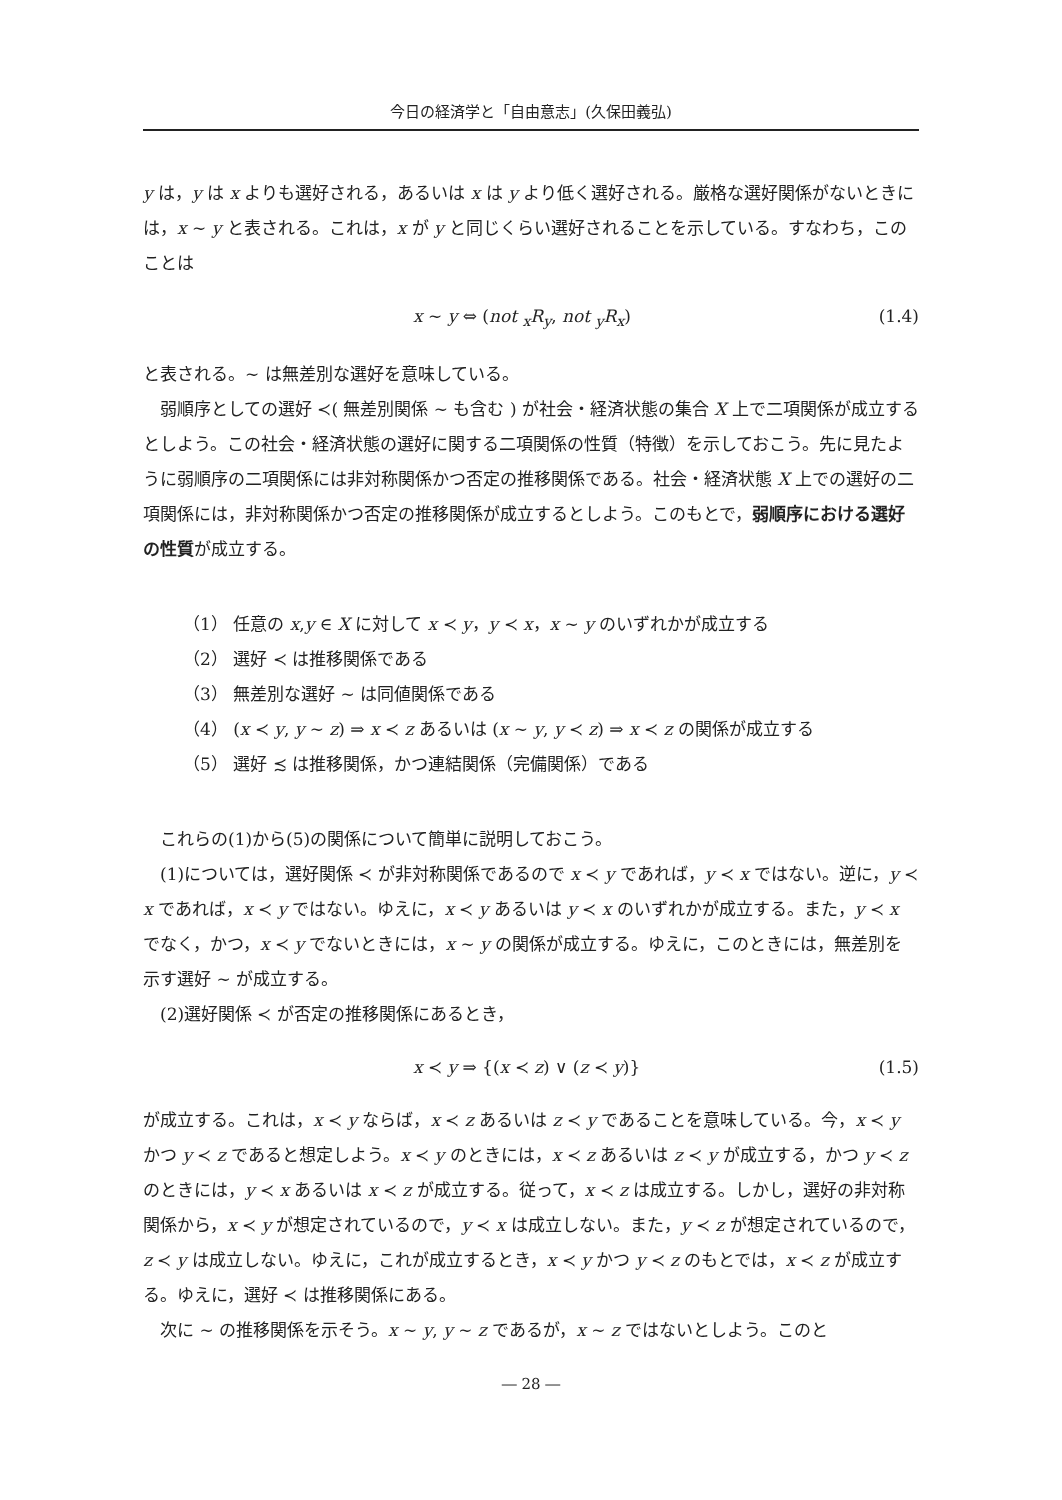今日の経済学と「自由意志」(久保田義弘)
y は，y は x よりも選好される，あるいは x は y より低く選好される。厳格な選好関係がないときには，x ∼ y と表される。これは，x が y と同じくらい選好されることを示している。すなわち，このことは
x ∼ y ⇔ (not <sub>x</sub>R<sub>y</sub>, not <sub>y</sub>R<sub>x</sub>) (1.4)
と表される。∼ は無差別な選好を意味している。
弱順序としての選好 ≺( 無差別関係 ∼ も含む ) が社会・経済状態の集合 X 上で二項関係が成立するとしよう。この社会・経済状態の選好に関する二項関係の性質（特徴）を示しておこう。先に見たように弱順序の二項関係には非対称関係かつ否定の推移関係である。社会・経済状態 X 上での選好の二項関係には，非対称関係かつ否定の推移関係が成立するとしよう。このもとで，弱順序における選好の性質が成立する。
（1） 任意の x,y ∈ X に対して x ≺ y，y ≺ x，x ∼ y のいずれかが成立する
（2） 選好 ≺ は推移関係である
（3） 無差別な選好 ∼ は同値関係である
（4） (x ≺ y, y ∼ z) ⇒ x ≺ z あるいは (x ∼ y, y ≺ z) ⇒ x ≺ z の関係が成立する
（5） 選好 ≾ は推移関係，かつ連結関係（完備関係）である
これらの(1)から(5)の関係について簡単に説明しておこう。
(1)については，選好関係 ≺ が非対称関係であるので x ≺ y であれば，y ≺ x ではない。逆に，y ≺ x であれば，x ≺ y ではない。ゆえに，x ≺ y あるいは y ≺ x のいずれかが成立する。また，y ≺ x でなく，かつ，x ≺ y でないときには，x ∼ y の関係が成立する。ゆえに，このときには，無差別を示す選好 ∼ が成立する。
(2)選好関係 ≺ が否定の推移関係にあるとき，
x ≺ y ⇒ {(x ≺ z) ∨ (z ≺ y)} (1.5)
が成立する。これは，x ≺ y ならば，x ≺ z あるいは z ≺ y であることを意味している。今，x ≺ y かつ y ≺ z であると想定しよう。x ≺ y のときには，x ≺ z あるいは z ≺ y が成立する，かつ y ≺ z のときには，y ≺ x あるいは x ≺ z が成立する。従って，x ≺ z は成立する。しかし，選好の非対称関係から，x ≺ y が想定されているので，y ≺ x は成立しない。また，y ≺ z が想定されているので，z ≺ y は成立しない。ゆえに，これが成立するとき，x ≺ y かつ y ≺ z のもとでは，x ≺ z が成立する。ゆえに，選好 ≺ は推移関係にある。
次に ∼ の推移関係を示そう。x ∼ y, y ∼ z であるが，x ∼ z ではないとしよう。このと
― 28 ―